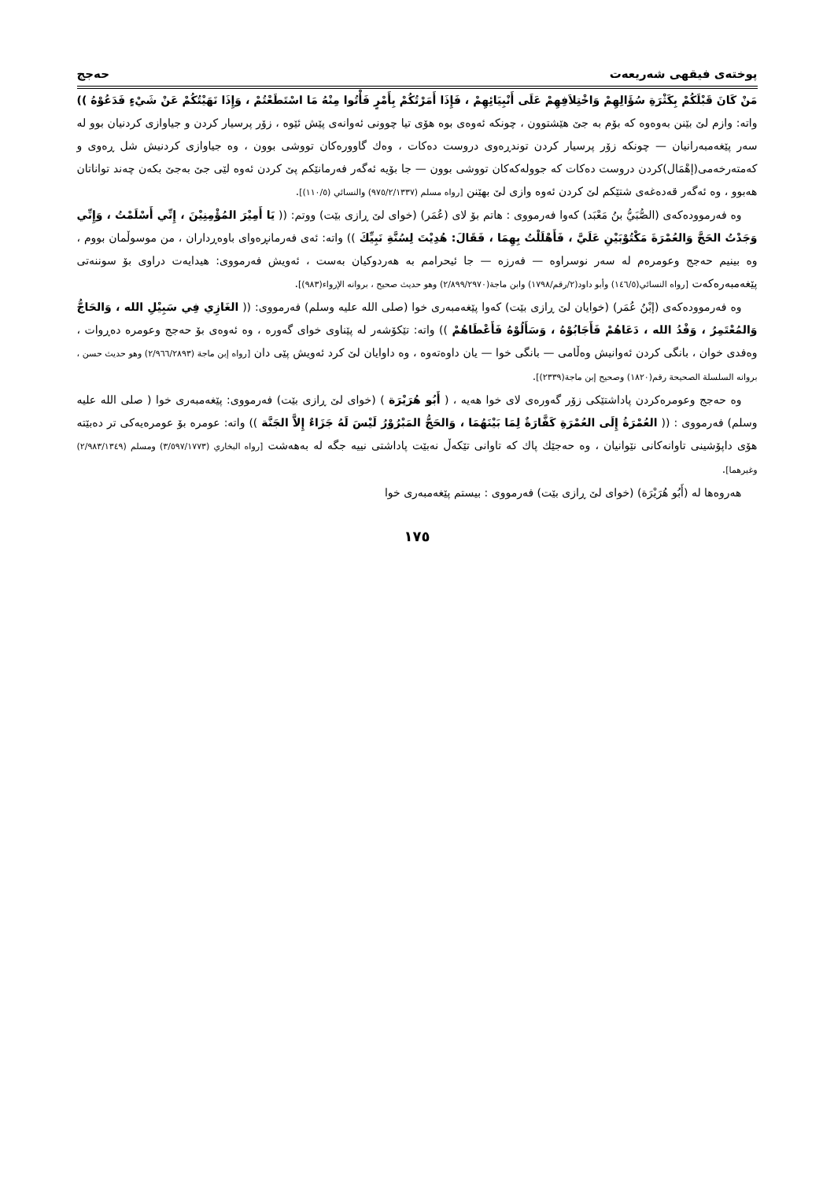پوختەی فیقهی شەریعەت حەجج
مَنْ كَانَ قَبْلَكُمْ بِكَثْرَةِ سُؤَالِهِمْ وَاخْتِلاَفِهِمْ عَلَى أَنْبِيَائِهِمْ ، فَإِذَا أَمَرْتُكُمْ بِأَمْرٍ فَأْتُوا مِنْهُ مَا اسْتَطَعْتُمْ ، وَإِذَا نَهَيْتُكُمْ عَنْ شَيْءٍ فَدَعُوْهُ )) واتە: وازم لێ بێنن بەوەوە کە بۆم بە جێ هێشتوون ، چونکە ئەوەی بوە هۆی تیا چوونی ئەوانەی پێش ئێوە ، زۆر پرسیار کردن و جیاوازی کردنیان بوو لە سەر پێغەمبەرانیان — چونکە زۆر پرسیار کردن توندڕەوی دروست دەکات ، وەك گاوورەکان تووشی بوون ، وە جیاوازی کردنیش شل ڕەوی و کەمتەرخەمی(إهْمَال)کردن دروست دەکات کە جوولەکەکان تووشی بوون — جا بۆیە ئەگەر فەرمانێکم پێ کردن ئەوە لێی جێ بەجێ بکەن چەند تواناتان هەبوو ، وە ئەگەر قەدەغەی شتێکم لێ کردن ئەوە وازی لێ بهێنن [رواه مسلم (٩٧٥/٢/١٣٣٧) والنسائي (١١٠/٥)].
وە فەرموودەکەی (الصُّبَيُّ بنُ مَعْبَد) کەوا فەرمووی : هاتم بۆ لای (عُمَر) (خوای لێ ڕازی بێت) ووتم: (( يَا أَمِيْرَ المُؤْمِنِيْنَ ، إِنِّي أَسْلَمْتُ ، وَإِنِّي وَجَدْتُ الحَجَّ وَالعُمْرَةَ مَكْتُوْبَيْنِ عَلَيَّ ، فَأَهْلَلْتُ بِهِمَا ، فَقَالَ: هُدِيْتَ لِسُنَّةِ نَبِيِّكَ )) واتە: ئەی فەرمانڕەوای باوەڕداران ، من موسوڵمان بووم ، وە بینیم حەجج وعومرەم لە سەر نوسراوە — فەرزە — جا ئیحرامم بە هەردوکیان بەست ، ئەویش فەرمووی: هیدایەت دراوی بۆ سوننەتی پێغەمبەرەکەت [رواه النسائي(١٤٦/٥) وأبو داود(٢/رقم/١٧٩٨) وابن ماجة(٢/٨٩٩/٢٩٧٠) وهو حديث صحيح ، بروانە الإرواء(٩٨٣)].
وە فەرموودەکەی (إبْنُ عُمَر) (خوایان لێ ڕازی بێت) کەوا پێغەمبەری خوا (صلى الله عليه وسلم) فەرمووی: (( الغَازِي فِي سَبِيْلِ الله ، وَالحَاجُّ وَالمُعْتَمِرُ ، وَفْدُ الله ، دَعَاهُمْ فَأَجَابُوْهُ ، وَسَأَلُوْهُ فَأَعْطَاهُمْ )) واتە: تێکۆشەر لە پێناوی خوای گەورە ، وە ئەوەی بۆ حەجج وعومرە دەڕوات ، وەفدی خوان ، بانگی کردن ئەوانیش وەڵامی — بانگی خوا — یان داوەتەوە ، وە داوایان لێ کرد ئەویش پێی دان [رواه إبن ماجة (٢/٩٦٦/٢٨٩٣) وهو حديث حسن ، بروانە السلسلة الصحيحة رقم(١٨٢٠) وصحيح إبن ماجة(٢٣٣٩)].
وە حەجج وعومرەکردن پاداشتێکی زۆر گەورەی لای خوا هەیە ، ( أَبُو هُرَيْرَة ) (خوای لێ ڕازی بێت) فەرمووی: پێغەمبەری خوا ( صلى الله عليه وسلم) فەرمووی : (( العُمْرَةُ إِلَى العُمْرَةِ كَفَّارَةٌ لِمَا بَيْنَهُمَا ، وَالحَجُّ المَبْرُوْرُ لَيْسَ لَهُ جَزَاءٌ إِلاَّ الجَنَّة )) واتە: عومرە بۆ عومرەیەکی تر دەبێتە هۆی داپۆشینی تاوانەکانی نێوانیان ، وە حەجێك پاك کە تاوانی تێکەڵ نەبێت پاداشتی نییە جگە لە بەهەشت [رواه البخاري (٣/٥٩٧/١٧٧٣) ومسلم (٢/٩٨٣/١٣٤٩) وغيرهما].
هەروەها لە (أَبُو هُرَيْرَة) (خوای لێ ڕازی بێت) فەرمووی : بیستم پێغەمبەری خوا
١٧٥